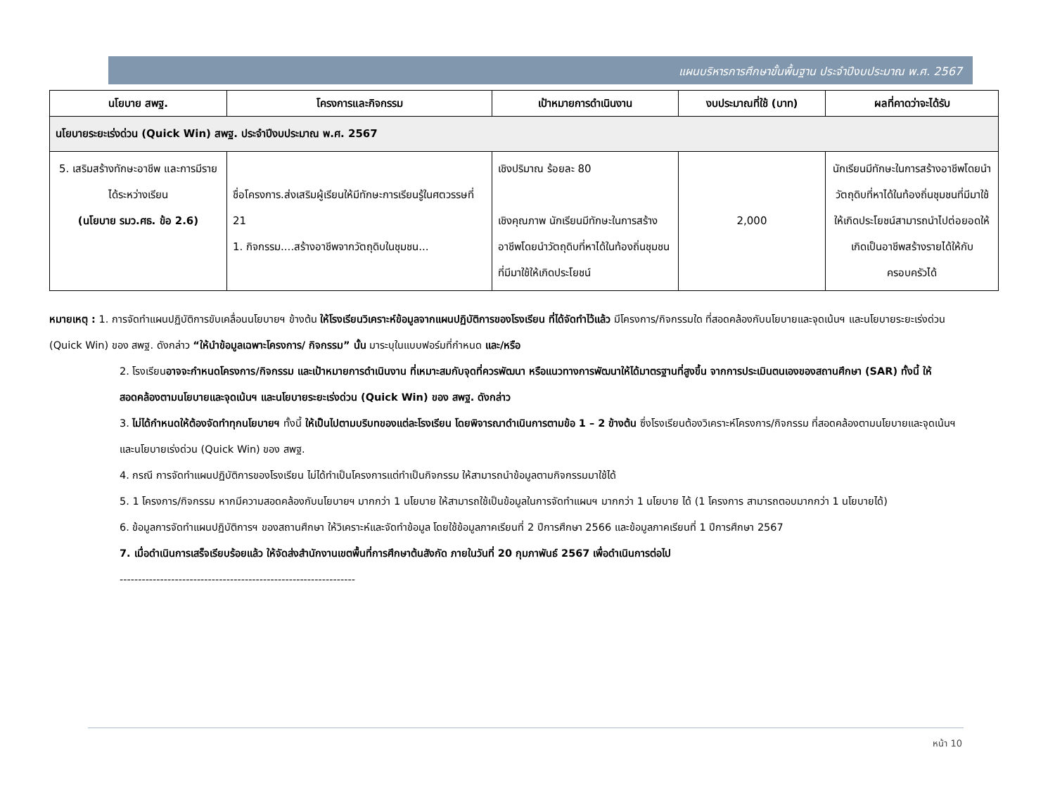แผนบริหารการศึกษาขั้นพื้นฐาน ประจำปีงบประมาณ พ.ศ. 2567
| นโยบาย สพฐ. | โครงการและกิจกรรม | เป้าหมายการดำเนินงาน | งบประมาณที่ใช้ (บาท) | ผลที่คาดว่าจะได้รับ |
| --- | --- | --- | --- | --- |
| นโยบายระยะเร่งด่วน (Quick Win) สพฐ. ประจำปีงบประมาณ พ.ศ. 2567 | | | | |
| 5. เสริมสร้างทักษะอาชีพ และการมีรายได้ระหว่างเรียน (นโยบาย รมว.ศธ. ข้อ 2.6) | ชื่อโครงการ.ส่งเสริมผู้เรียนให้มีทักษะการเรียนรู้ในศตวรรษที่ 21 1. กิจกรรม....สร้างอาชีพจากวัตถุดิบในชุมชน... | เชิงปริมาณ ร้อยละ 80 เชิงคุณภาพ นักเรียนมีทักษะในการสร้างอาชีพโดยนำวัตถุดิบที่หาได้ในท้องถิ่นชุมชนที่มีมาใช้ให้เกิดประโยชน์ | 2,000 | นักเรียนมีทักษะในการสร้างอาชีพโดยนำวัตถุดิบที่หาได้ในท้องถิ่นชุมชนที่มีมาใช้ให้เกิดประโยชน์สามารถนำไปต่อยอดให้เกิดเป็นอาชีพสร้างรายได้ให้กับครอบครัวได้ |
หมายเหตุ : 1. การจัดทำแผนปฏิบัติการขับเคลื่อนนโยบายฯ ข้างต้น ให้โรงเรียนวิเคราะห์ข้อมูลจากแผนปฏิบัติการของโรงเรียน ที่ได้จัดทำไว้แล้ว มีโครงการ/กิจกรรมใด ที่สอดคล้องกับนโยบายและจุดเน้นฯ และนโยบายระยะเร่งด่วน (Quick Win) ของ สพฐ. ดังกล่าว “ให้นำข้อมูลเฉพาะโครงการ/ กิจกรรม” นั้น มาระบุในแบบฟอร์มที่กำหนด และ/หรือ
2. โรงเรียนอาจจะกำหนดโครงการ/กิจกรรม และเป้าหมายการดำเนินงาน ที่เหมาะสมกับจุดที่ควรพัฒนา หรือแนวทางการพัฒนาให้ได้มาตรฐานที่สูงขึ้น จากการประเมินตนเองของสถานศึกษา (SAR) ทั้งนี้ ให้สอดคล้องตามนโยบายและจุดเน้นฯ และนโยบายระยะเร่งด่วน (Quick Win) ของ สพฐ. ดังกล่าว
3. ไม่ได้กำหนดให้ต้องจัดทำทุกนโยบายฯ ทั้งนี้ ให้เป็นไปตามบริบทของแต่ละโรงเรียน โดยพิจารณาดำเนินการตามข้อ 1 – 2 ข้างต้น ซึ่งโรงเรียนต้องวิเคราะห์โครงการ/กิจกรรม ที่สอดคล้องตามนโยบายและจุดเน้นฯ และนโยบายเร่งด่วน (Quick Win) ของ สพฐ.
4. กรณี การจัดทำแผนปฏิบัติการของโรงเรียน ไม่ได้ทำเป็นโครงการแต่ทำเป็นกิจกรรม ให้สามารถนำข้อมูลตามกิจกรรมมาใช้ได้
5. 1 โครงการ/กิจกรรม หากมีความสอดคล้องกับนโยบายฯ มากกว่า 1 นโยบาย ให้สามารถใช้เป็นข้อมูลในการจัดทำแผนฯ มากกว่า 1 นโยบาย ได้ (1 โครงการ สามารถตอบมากกว่า 1 นโยบายได้)
6. ข้อมูลการจัดทำแผนปฏิบัติการฯ ของสถานศึกษา ให้วิเคราะห์และจัดทำข้อมูล โดยใช้ข้อมูลภาคเรียนที่ 2 ปีการศึกษา 2566 และข้อมูลภาคเรียนที่ 1 ปีการศึกษา 2567
7. เมื่อดำเนินการเสร็จเรียบร้อยแล้ว ให้จัดส่งสำนักงานเขตพื้นที่การศึกษาต้นสังกัด ภายในวันที่ 20 กุมภาพันธ์ 2567 เพื่อดำเนินการต่อไป
----------------------------------------------------------------
หน้า 10